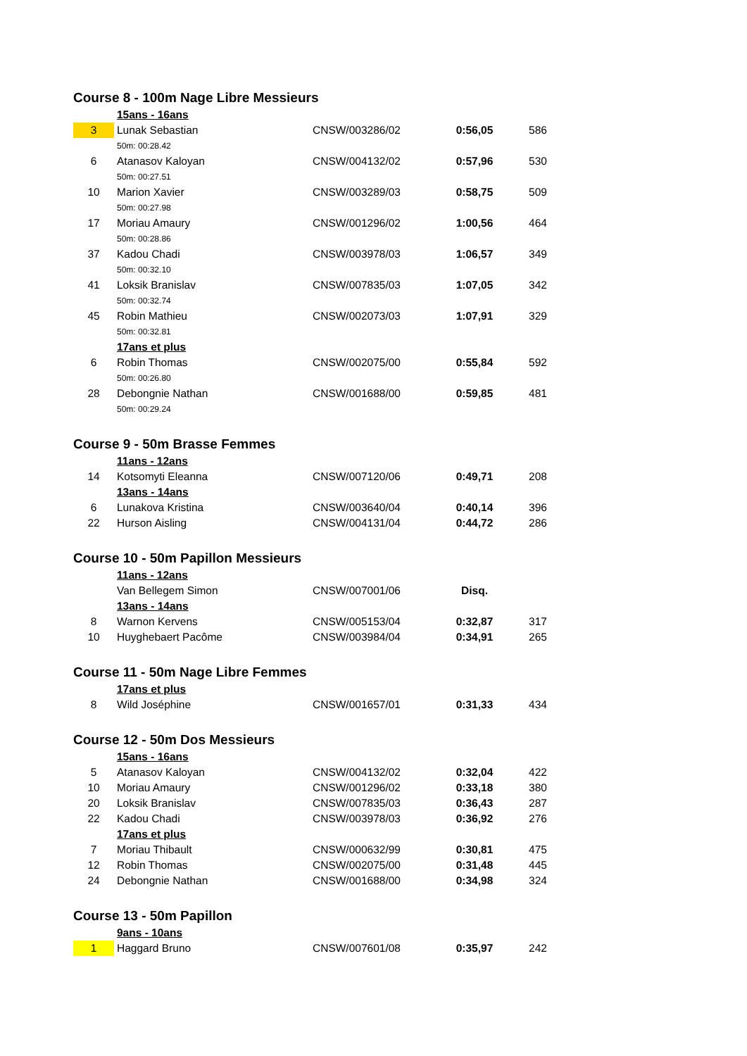Course 8 - 100m Nage Libre Messieurs
| | 15ans - 16ans | | | |
| 3 | Lunak Sebastian | CNSW/003286/02 | 0:56,05 | 586 |
| | 50m: 00:28.42 | | | |
| 6 | Atanasov Kaloyan | CNSW/004132/02 | 0:57,96 | 530 |
| | 50m: 00:27.51 | | | |
| 10 | Marion Xavier | CNSW/003289/03 | 0:58,75 | 509 |
| | 50m: 00:27.98 | | | |
| 17 | Moriau Amaury | CNSW/001296/02 | 1:00,56 | 464 |
| | 50m: 00:28.86 | | | |
| 37 | Kadou Chadi | CNSW/003978/03 | 1:06,57 | 349 |
| | 50m: 00:32.10 | | | |
| 41 | Loksik Branislav | CNSW/007835/03 | 1:07,05 | 342 |
| | 50m: 00:32.74 | | | |
| 45 | Robin Mathieu | CNSW/002073/03 | 1:07,91 | 329 |
| | 50m: 00:32.81 | | | |
| | 17ans et plus | | | |
| 6 | Robin Thomas | CNSW/002075/00 | 0:55,84 | 592 |
| | 50m: 00:26.80 | | | |
| 28 | Debongnie Nathan | CNSW/001688/00 | 0:59,85 | 481 |
| | 50m: 00:29.24 | | | |
Course 9 - 50m Brasse Femmes
| | 11ans - 12ans | | | |
| 14 | Kotsomyti Eleanna | CNSW/007120/06 | 0:49,71 | 208 |
| | 13ans - 14ans | | | |
| 6 | Lunakova Kristina | CNSW/003640/04 | 0:40,14 | 396 |
| 22 | Hurson Aisling | CNSW/004131/04 | 0:44,72 | 286 |
Course 10 - 50m Papillon Messieurs
| | 11ans - 12ans | | | |
| | Van Bellegem Simon | CNSW/007001/06 | Disq. | |
| | 13ans - 14ans | | | |
| 8 | Warnon Kervens | CNSW/005153/04 | 0:32,87 | 317 |
| 10 | Huyghebaert Pacôme | CNSW/003984/04 | 0:34,91 | 265 |
Course 11 - 50m Nage Libre Femmes
| | 17ans et plus | | | |
| 8 | Wild Joséphine | CNSW/001657/01 | 0:31,33 | 434 |
Course 12 - 50m Dos Messieurs
| | 15ans - 16ans | | | |
| 5 | Atanasov Kaloyan | CNSW/004132/02 | 0:32,04 | 422 |
| 10 | Moriau Amaury | CNSW/001296/02 | 0:33,18 | 380 |
| 20 | Loksik Branislav | CNSW/007835/03 | 0:36,43 | 287 |
| 22 | Kadou Chadi | CNSW/003978/03 | 0:36,92 | 276 |
| | 17ans et plus | | | |
| 7 | Moriau Thibault | CNSW/000632/99 | 0:30,81 | 475 |
| 12 | Robin Thomas | CNSW/002075/00 | 0:31,48 | 445 |
| 24 | Debongnie Nathan | CNSW/001688/00 | 0:34,98 | 324 |
Course 13 - 50m Papillon
| | 9ans - 10ans | | | |
| 1 | Haggard Bruno | CNSW/007601/08 | 0:35,97 | 242 |